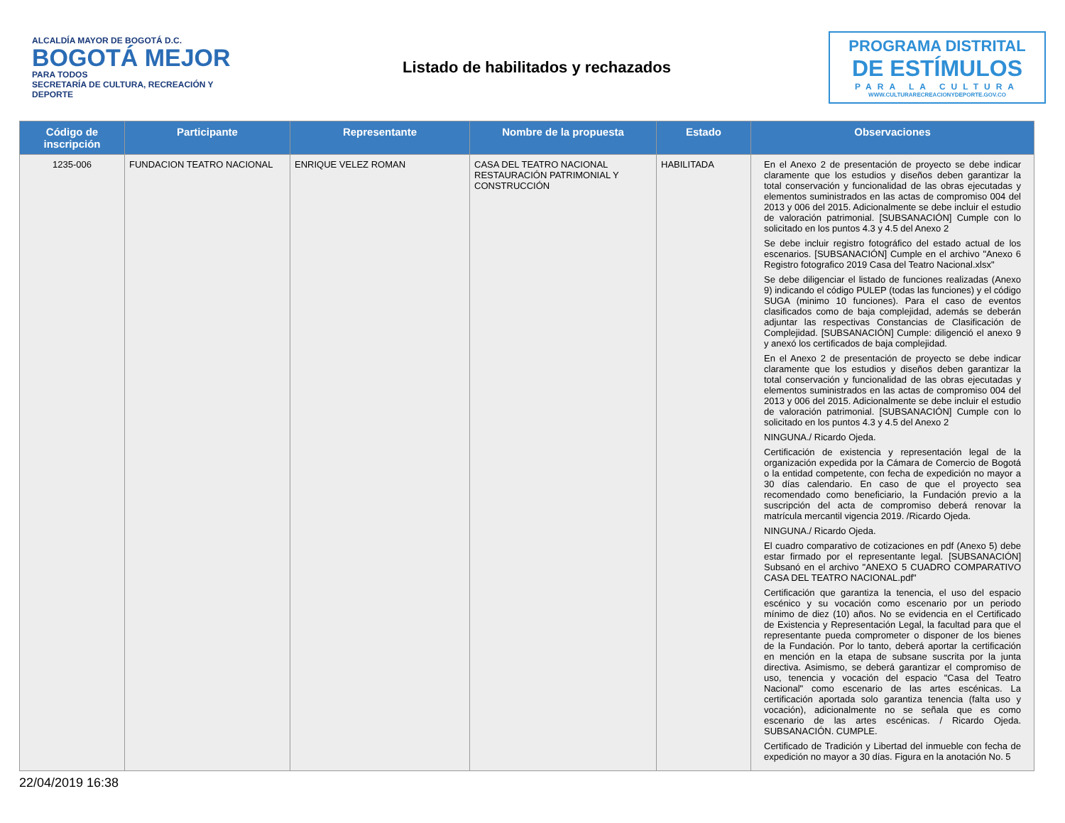ALCALDÍA MAYOR DE BOGOTÁ D.C.
BOGOTÁ MEJOR
PARA TODOS
SECRETARÍA DE CULTURA, RECREACIÓN Y DEPORTE
Listado de habilitados y rechazados
PROGRAMA DISTRITAL
DE ESTÍMULOS
PARA LA CULTURA
WWW.CULTURARECREACIONYDEPORTE.GOV.CO
| Código de inscripción | Participante | Representante | Nombre de la propuesta | Estado | Observaciones |
| --- | --- | --- | --- | --- | --- |
| 1235-006 | FUNDACION TEATRO NACIONAL | ENRIQUE VELEZ ROMAN | CASA DEL TEATRO NACIONAL RESTAURACIÓN PATRIMONIAL Y CONSTRUCCIÓN | HABILITADA | En el Anexo 2 de presentación de proyecto se debe indicar claramente que los estudios y diseños deben garantizar la total conservación y funcionalidad de las obras ejecutadas y elementos suministrados en las actas de compromiso 004 del 2013 y 006 del 2015. Adicionalmente se debe incluir el estudio de valoración patrimonial. [SUBSANACIÓN] Cumple con lo solicitado en los puntos 4.3 y 4.5 del Anexo 2 Se debe incluir registro fotográfico del estado actual de los escenarios. [SUBSANACIÓN] Cumple en el archivo "Anexo 6 Registro fotografico 2019 Casa del Teatro Nacional.xlsx" Se debe diligenciar el listado de funciones realizadas (Anexo 9) indicando el código PULEP (todas las funciones) y el código SUGA (minimo 10 funciones). Para el caso de eventos clasificados como de baja complejidad, además se deberán adjuntar las respectivas Constancias de Clasificación de Complejidad. [SUBSANACIÓN] Cumple: diligenció el anexo 9 y anexó los certificados de baja complejidad. En el Anexo 2 de presentación de proyecto se debe indicar claramente que los estudios y diseños deben garantizar la total conservación y funcionalidad de las obras ejecutadas y elementos suministrados en las actas de compromiso 004 del 2013 y 006 del 2015. Adicionalmente se debe incluir el estudio de valoración patrimonial. [SUBSANACIÓN] Cumple con lo solicitado en los puntos 4.3 y 4.5 del Anexo 2 NINGUNA./ Ricardo Ojeda. Certificación de existencia y representación legal de la organización expedida por la Cámara de Comercio de Bogotá o la entidad competente, con fecha de expedición no mayor a 30 días calendario. En caso de que el proyecto sea recomendado como beneficiario, la Fundación previo a la suscripción del acta de compromiso deberá renovar la matrícula mercantil vigencia 2019. /Ricardo Ojeda. NINGUNA./ Ricardo Ojeda. El cuadro comparativo de cotizaciones en pdf (Anexo 5) debe estar firmado por el representante legal. [SUBSANACIÓN] Subsanó en el archivo "ANEXO 5 CUADRO COMPARATIVO CASA DEL TEATRO NACIONAL.pdf" Certificación que garantiza la tenencia, el uso del espacio escénico y su vocación como escenario por un periodo mínimo de diez (10) años. No se evidencia en el Certificado de Existencia y Representación Legal, la facultad para que el representante pueda comprometer o disponer de los bienes de la Fundación. Por lo tanto, deberá aportar la certificación en mención en la etapa de subsane suscrita por la junta directiva. Asimismo, se deberá garantizar el compromiso de uso, tenencia y vocación del espacio "Casa del Teatro Nacional" como escenario de las artes escénicas. La certificación aportada solo garantiza tenencia (falta uso y vocación), adicionalmente no se señala que es como escenario de las artes escénicas. / Ricardo Ojeda. SUBSANACIÓN. CUMPLE. Certificado de Tradición y Libertad del inmueble con fecha de expedición no mayor a 30 días. Figura en la anotación No. 5 |
22/04/2019 16:38